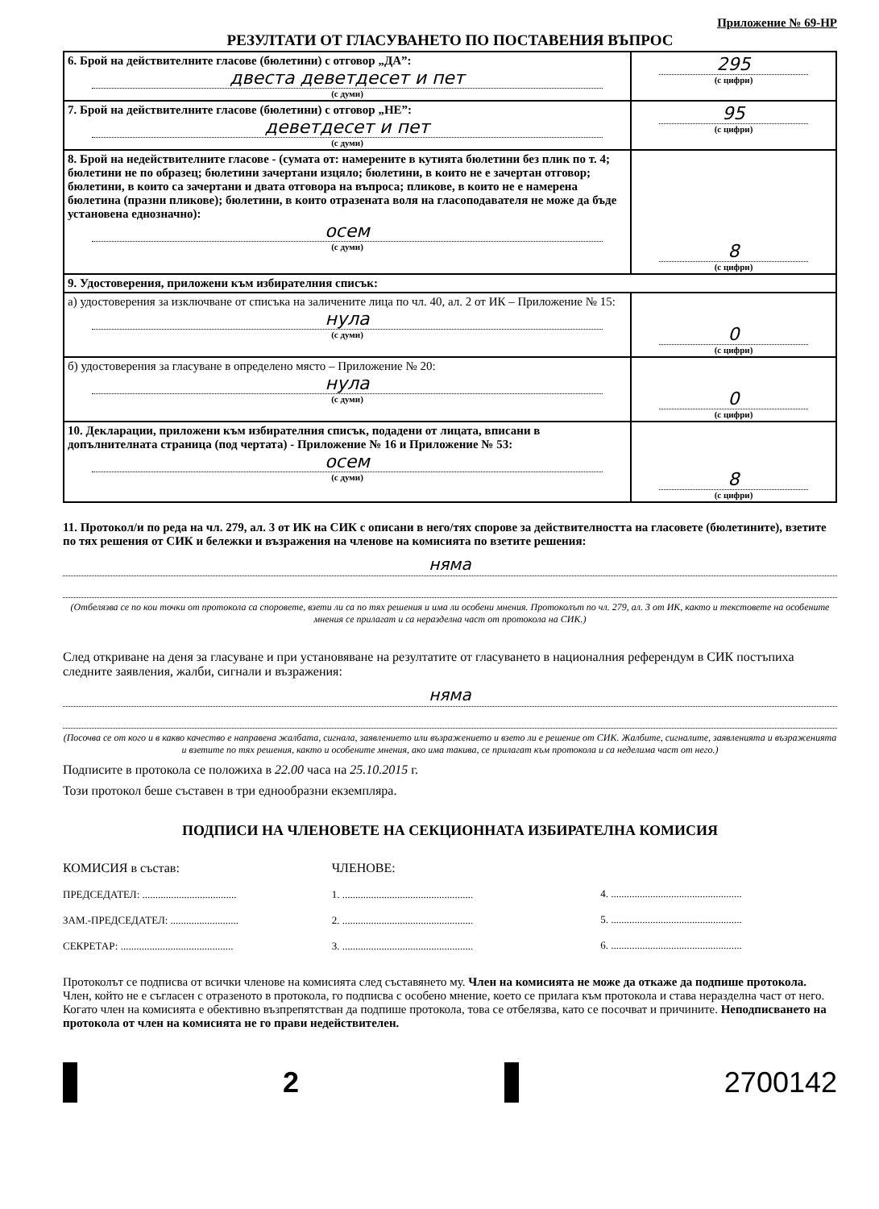Приложение № 69-НР
РЕЗУЛТАТИ ОТ ГЛАСУВАНЕТО ПО ПОСТАВЕНИЯ ВЪПРОС
| 6. Брой на действителните гласове (бюлетини) с отговор „ДА”: двеста деветдесет и пет (с думи) | 295 (с цифри) |
| 7. Брой на действителните гласове (бюлетини) с отговор „НЕ”: деветдесет и пет (с думи) | 95 (с цифри) |
| 8. Брой на недействителните гласове - (сумата от: намерените в кутията бюлетини без плик по т. 4; бюлетини не по образец; бюлетини зачертани изцяло; бюлетини, в които не е зачертан отговор; бюлетини, в които са зачертани и двата отговора на въпроса; пликове, в които не е намерена бюлетина (празни пликове); бюлетини, в които отразената воля на гласоподавателя не може да бъде установена еднозначно): осем (с думи) | 8 (с цифри) |
| 9. Удостоверения, приложени към избирателния списък: | |
| а) удостоверения за изключване от списъка на заличените лица по чл. 40, ал. 2 от ИК – Приложение № 15: нула (с думи) | 0 (с цифри) |
| б) удостоверения за гласуване в определено място – Приложение № 20: нула (с думи) | 0 (с цифри) |
| 10. Декларации, приложени към избирателния списък, подадени от лицата, вписани в допълнителната страница (под чертата) - Приложение № 16 и Приложение № 53: осем (с думи) | 8 (с цифри) |
11. Протокол/и по реда на чл. 279, ал. 3 от ИК на СИК с описани в него/тях спорове за действителността на гласовете (бюлетините), взетите по тях решения от СИК и бележки и възражения на членове на комисията по взетите решения:
няма
(Отбелязва се по кои точки от протокола са споровете, взети ли са по тях решения и има ли особени мнения. Протоколът по чл. 279, ал. 3 от ИК, както и текстовете на особените мнения се прилагат и са неразделна част от протокола на СИК.)
След откриване на деня за гласуване и при установяване на резултатите от гласуването в националния референдум в СИК постъпиха следните заявления, жалби, сигнали и възражения:
няма
(Посочва се от кого и в какво качество е направена жалбата, сигнала, заявлението или възражението и взето ли е решение от СИК. Жалбите, сигналите, заявленията и възраженията и взетите по тях решения, както и особените мнения, ако има такива, се прилагат към протокола и са неделима част от него.)
Подписите в протокола се положиха в 22.00 часа на 25.10.2015 г.
Този протокол беше съставен в три еднообразни екземпляра.
ПОДПИСИ НА ЧЛЕНОВЕТЕ НА СЕКЦИОННАТА ИЗБИРАТЕЛНА КОМИСИЯ
КОМИСИЯ в състав:
ПРЕДСЕДАТЕЛ: ....................................
ЗАМ.-ПРЕДСЕДАТЕЛ: ..........................
СЕКРЕТАР: ...........................................
ЧЛЕНОВЕ:
1. ..................................................
2. ..................................................
3. ..................................................
4. ..................................................
5. ..................................................
6. ..................................................
Протоколът се подписва от всички членове на комисията след съставянето му. Член на комисията не може да откаже да подпише протокола. Член, който не е съгласен с отразеното в протокола, го подписва с особено мнение, което се прилага към протокола и става неразделна част от него.
Когато член на комисията е обективно възпрепятстван да подпише протокола, това се отбелязва, като се посочват и причините. Неподписването на протокола от член на комисията не го прави недействителен.
2 2700142